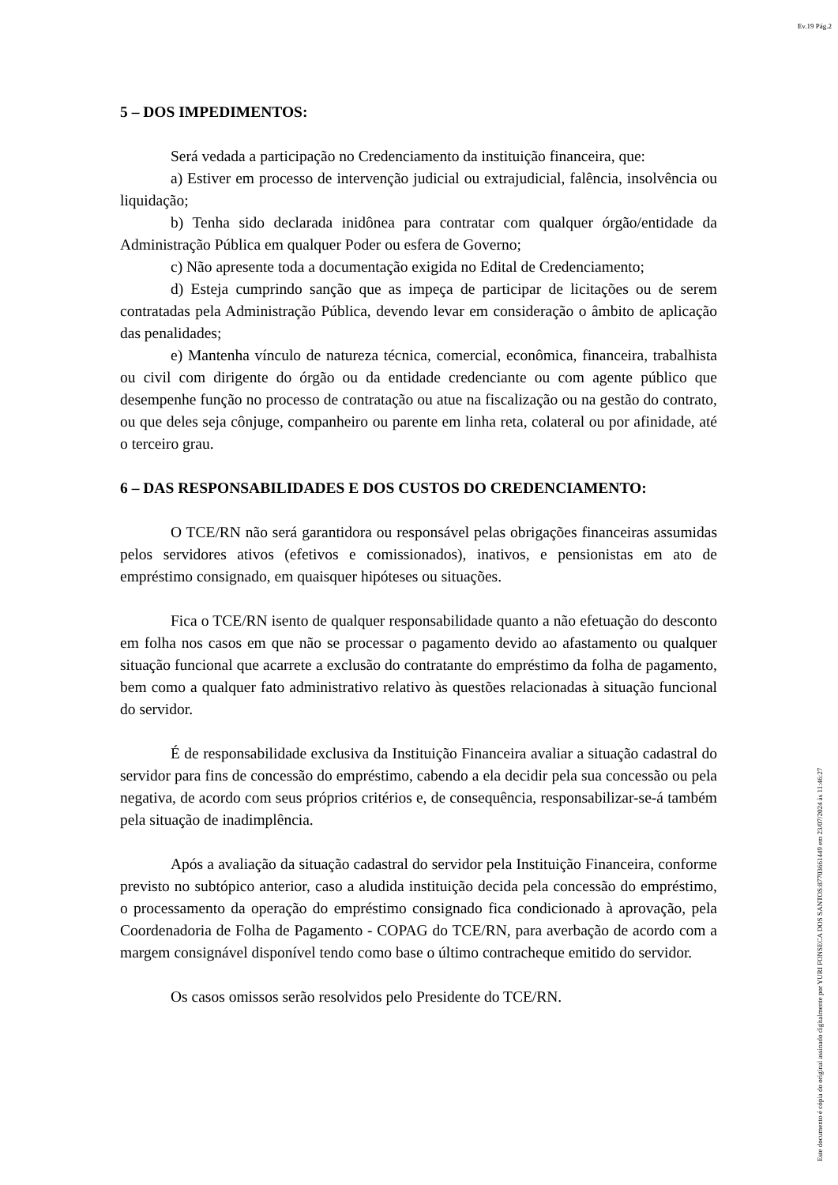Ev.19 Pág.2
5 – DOS IMPEDIMENTOS:
Será vedada a participação no Credenciamento da instituição financeira, que:
a) Estiver em processo de intervenção judicial ou extrajudicial, falência, insolvência ou liquidação;
b) Tenha sido declarada inidônea para contratar com qualquer órgão/entidade da Administração Pública em qualquer Poder ou esfera de Governo;
c) Não apresente toda a documentação exigida no Edital de Credenciamento;
d) Esteja cumprindo sanção que as impeça de participar de licitações ou de serem contratadas pela Administração Pública, devendo levar em consideração o âmbito de aplicação das penalidades;
e) Mantenha vínculo de natureza técnica, comercial, econômica, financeira, trabalhista ou civil com dirigente do órgão ou da entidade credenciante ou com agente público que desempenhe função no processo de contratação ou atue na fiscalização ou na gestão do contrato, ou que deles seja cônjuge, companheiro ou parente em linha reta, colateral ou por afinidade, até o terceiro grau.
6 – DAS RESPONSABILIDADES E DOS CUSTOS DO CREDENCIAMENTO:
O TCE/RN não será garantidora ou responsável pelas obrigações financeiras assumidas pelos servidores ativos (efetivos e comissionados), inativos, e pensionistas em ato de empréstimo consignado, em quaisquer hipóteses ou situações.
Fica o TCE/RN isento de qualquer responsabilidade quanto a não efetuação do desconto em folha nos casos em que não se processar o pagamento devido ao afastamento ou qualquer situação funcional que acarrete a exclusão do contratante do empréstimo da folha de pagamento, bem como a qualquer fato administrativo relativo às questões relacionadas à situação funcional do servidor.
É de responsabilidade exclusiva da Instituição Financeira avaliar a situação cadastral do servidor para fins de concessão do empréstimo, cabendo a ela decidir pela sua concessão ou pela negativa, de acordo com seus próprios critérios e, de consequência, responsabilizar-se-á também pela situação de inadimplência.
Após a avaliação da situação cadastral do servidor pela Instituição Financeira, conforme previsto no subtópico anterior, caso a aludida instituição decida pela concessão do empréstimo, o processamento da operação do empréstimo consignado fica condicionado à aprovação, pela Coordenadoria de Folha de Pagamento - COPAG do TCE/RN, para averbação de acordo com a margem consignável disponível tendo como base o último contracheque emitido do servidor.
Os casos omissos serão resolvidos pelo Presidente do TCE/RN.
Este documento é cópia do original assinado digitalmente por YURI FONSECA DOS SANTOS:87703661449 em 23/07/2024 às 11:46:27